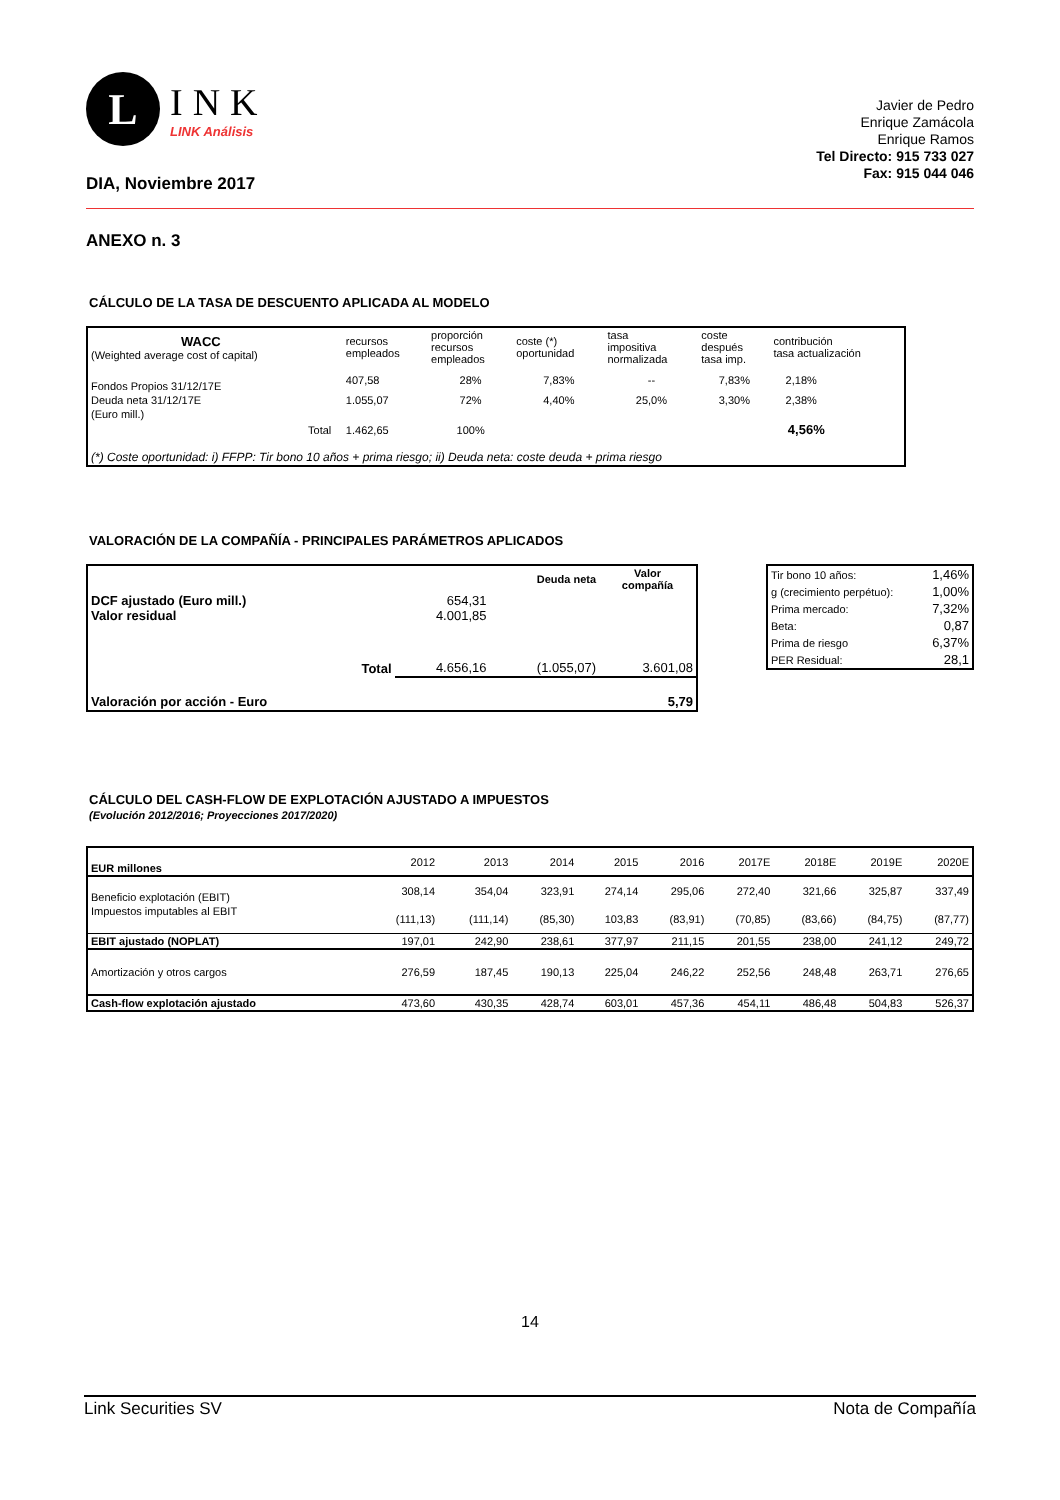L
INK
LINK Análisis
DIA, Noviembre 2017
Javier de Pedro
Enrique Zamácola
Enrique Ramos
Tel Directo: 915 733 027
Fax: 915 044 046
ANEXO n. 3
CÁLCULO DE LA TASA DE DESCUENTO APLICADA AL MODELO
| WACC (Weighted average cost of capital) | | recursos empleados | proporción recursos empleados | coste (*) oportunidad | tasa impositiva normalizada | coste después tasa imp. | contribución tasa actualización |
| Fondos Propios 31/12/17E | | 407,58 | 28% | 7,83% | -- | 7,83% | 2,18% |
| Deuda neta 31/12/17E | | 1.055,07 | 72% | 4,40% | 25,0% | 3,30% | 2,38% |
| (Euro mill.) | | | | | | | |
| Total | | 1.462,65 | 100% | | | | 4,56% |
| (*) Coste oportunidad: i) FFPP: Tir bono 10 años + prima riesgo; ii) Deuda neta: coste deuda + prima riesgo | | | | | | | |
VALORACIÓN DE LA COMPAÑÍA - PRINCIPALES PARÁMETROS APLICADOS
| | | Deuda neta | Valor compañía |
| DCF ajustado (Euro mill.) Valor residual | 654,31 4.001,85 | | |
| Total | 4.656,16 | (1.055,07) | 3.601,08 |
| Valoración por acción - Euro | | | 5,79 |
| Tir bono 10 años: | 1,46% |
| g (crecimiento perpétuo): | 1,00% |
| Prima mercado: | 7,32% |
| Beta: | 0,87 |
| Prima de riesgo | 6,37% |
| PER Residual: | 28,1 |
CÁLCULO DEL CASH-FLOW DE EXPLOTACIÓN AJUSTADO A IMPUESTOS
(Evolución 2012/2016; Proyecciones 2017/2020)
| EUR millones | 2012 | 2013 | 2014 | 2015 | 2016 | 2017E | 2018E | 2019E | 2020E |
| Beneficio explotación (EBIT) | 308,14 | 354,04 | 323,91 | 274,14 | 295,06 | 272,40 | 321,66 | 325,87 | 337,49 |
| Impuestos imputables al EBIT | (111,13) | (111,14) | (85,30) | 103,83 | (83,91) | (70,85) | (83,66) | (84,75) | (87,77) |
| EBIT ajustado (NOPLAT) | 197,01 | 242,90 | 238,61 | 377,97 | 211,15 | 201,55 | 238,00 | 241,12 | 249,72 |
| Amortización y otros cargos | 276,59 | 187,45 | 190,13 | 225,04 | 246,22 | 252,56 | 248,48 | 263,71 | 276,65 |
| Cash-flow explotación ajustado | 473,60 | 430,35 | 428,74 | 603,01 | 457,36 | 454,11 | 486,48 | 504,83 | 526,37 |
14
Link Securities SV Nota de Compañía